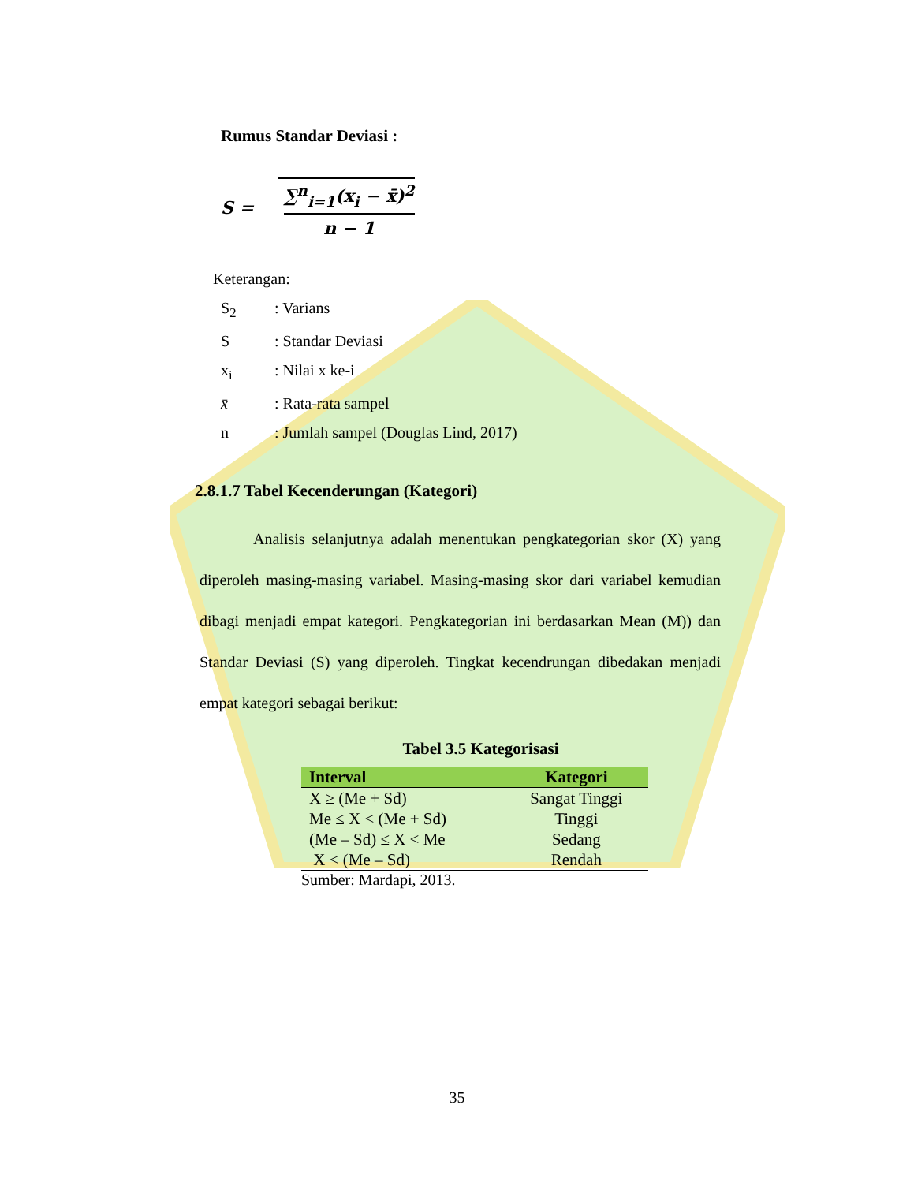Rumus Standar Deviasi :
S =
∑<sup>n</sup><sub>i=1</sub>(x<sub>i</sub> − x̄)<sup>2</sup>
n − 1
Keterangan:
S<sub>2</sub>: Varians
S: Standar Deviasi
x<sub>i</sub>: Nilai x ke-i
x̄: Rata-rata sampel
n: Jumlah sampel (Douglas Lind, 2017)
2.8.1.7 Tabel Kecenderungan (Kategori)
Analisis selanjutnya adalah menentukan pengkategorian skor (X) yang diperoleh masing-masing variabel. Masing-masing skor dari variabel kemudian dibagi menjadi empat kategori. Pengkategorian ini berdasarkan Mean (M)) dan Standar Deviasi (S) yang diperoleh. Tingkat kecendrungan dibedakan menjadi empat kategori sebagai berikut:
Tabel 3.5 Kategorisasi
| Interval | Kategori |
| --- | --- |
| X ≥ (Me + Sd) | Sangat Tinggi |
| Me ≤ X < (Me + Sd) | Tinggi |
| (Me – Sd) ≤ X < Me | Sedang |
| X < (Me – Sd) | Rendah |
Sumber: Mardapi, 2013.
35